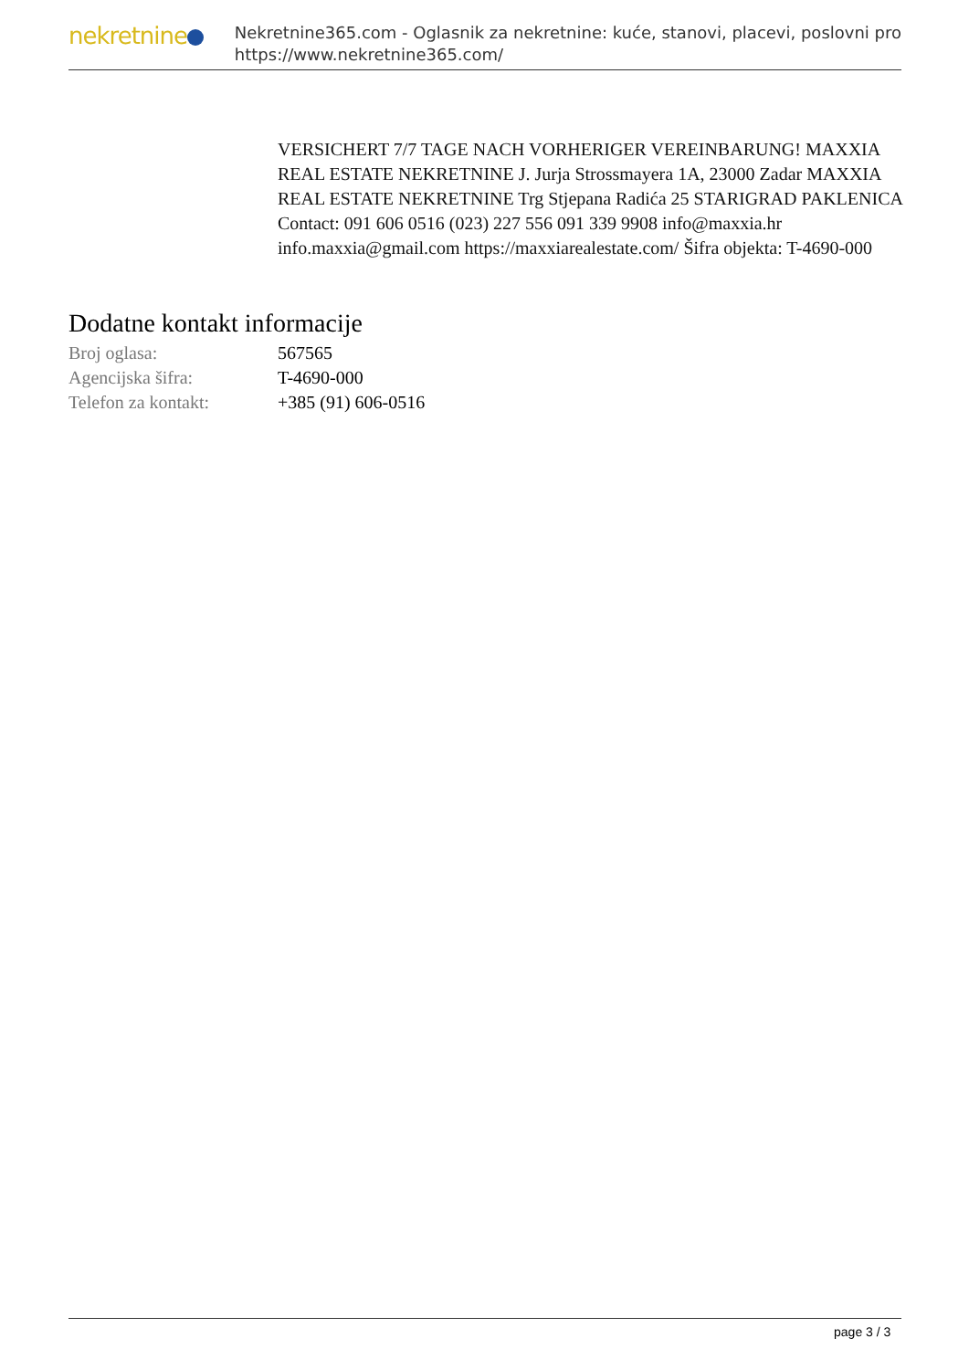nekretnine
Nekretnine365.com - Oglasnik za nekretnine: kuće, stanovi, placevi, poslovni pro
https://www.nekretnine365.com/
VERSICHERT 7/7 TAGE NACH VORHERIGER VEREINBARUNG! MAXXIA REAL ESTATE NEKRETNINE J. Jurja Strossmayera 1A, 23000 Zadar MAXXIA REAL ESTATE NEKRETNINE Trg Stjepana Radića 25 STARIGRAD PAKLENICA Contact: 091 606 0516 (023) 227 556 091 339 9908 info@maxxia.hr info.maxxia@gmail.com https://maxxiarealestate.com/ Šifra objekta: T-4690-000
Dodatne kontakt informacije
| Broj oglasa: | 567565 |
| Agencijska šifra: | T-4690-000 |
| Telefon za kontakt: | +385 (91) 606-0516 |
page 3 / 3